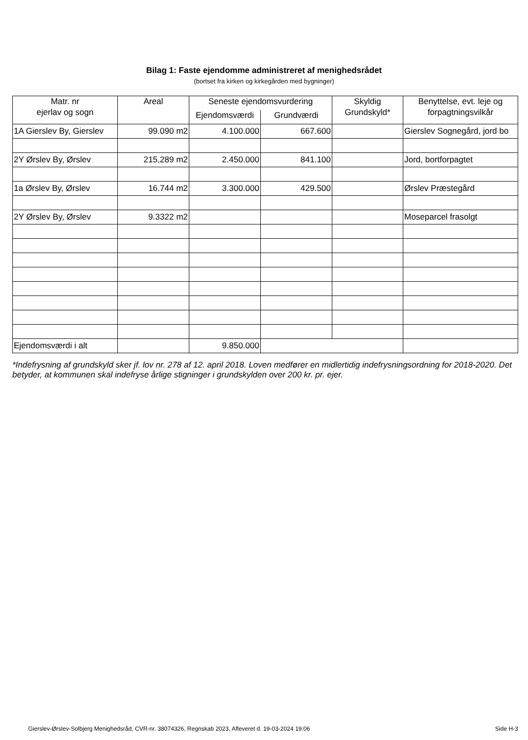Bilag 1: Faste ejendomme administreret af menighedsrådet
(bortset fra kirken og kirkegården med bygninger)
| Matr. nr ejerlav og sogn | Areal | Seneste ejendomsvurdering | | Skyldig Grundskyld* | Benyttelse, evt. leje og forpagtningsvilkår |
| --- | --- | --- | --- | --- | --- |
| | | Ejendomsværdi | Grundværdi | | |
| 1A Gierslev By, Gierslev | 99.090 m2 | 4.100.000 | 667.600 | | Gierslev Sognegård, jord bo |
| 2Y Ørslev By, Ørslev | 215,289 m2 | 2.450.000 | 841.100 | | Jord, bortforpagtet |
| 1a Ørslev By, Ørslev | 16.744 m2 | 3.300.000 | 429.500 | | Ørslev Præstegård |
| 2Y Ørslev By, Ørslev | 9.3322 m2 | | | | Moseparcel frasolgt |
| Ejendomsværdi i alt | | 9.850.000 | | | |
*Indefrysning af grundskyld sker jf. lov nr. 278 af 12. april 2018. Loven medfører en midlertidig indefrysningsordning for 2018-2020. Det betyder, at kommunen skal indefryse årlige stigninger i grundskylden over 200 kr. pr. ejer.
Gierslev-Ørslev-Solbjerg Menighedsråd, CVR-nr. 38074326, Regnskab 2023, Afleveret d. 19-03-2024 19:06 Side H-3